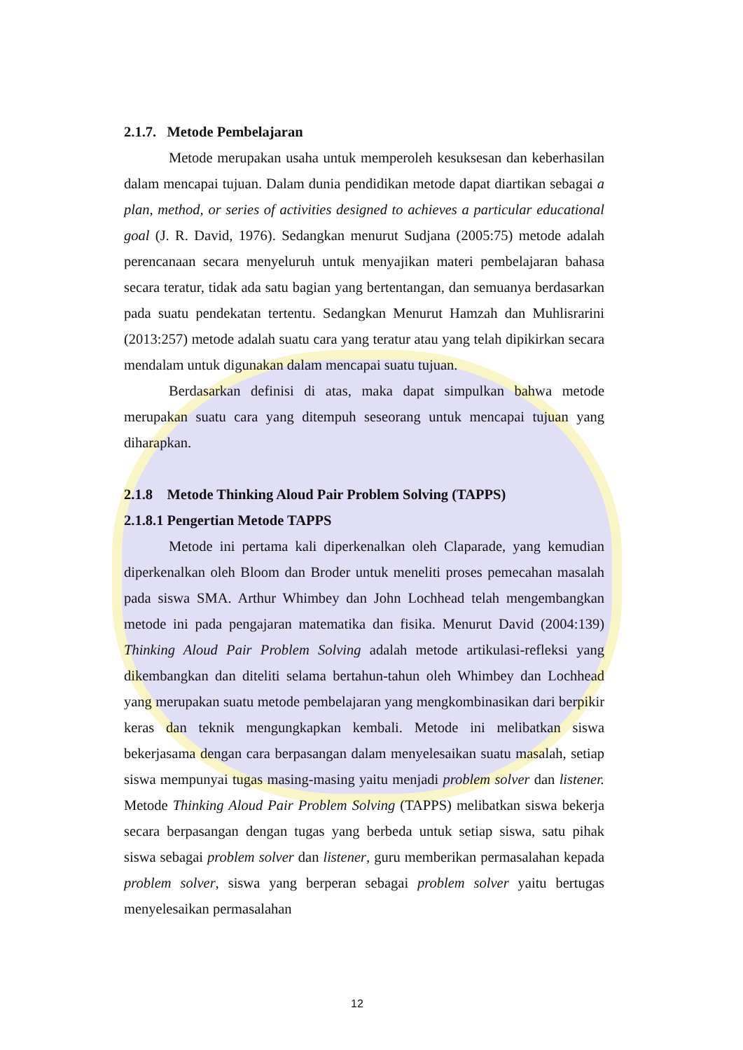2.1.7. Metode Pembelajaran
Metode merupakan usaha untuk memperoleh kesuksesan dan keberhasilan dalam mencapai tujuan. Dalam dunia pendidikan metode dapat diartikan sebagai a plan, method, or series of activities designed to achieves a particular educational goal (J. R. David, 1976). Sedangkan menurut Sudjana (2005:75) metode adalah perencanaan secara menyeluruh untuk menyajikan materi pembelajaran bahasa secara teratur, tidak ada satu bagian yang bertentangan, dan semuanya berdasarkan pada suatu pendekatan tertentu. Sedangkan Menurut Hamzah dan Muhlisrarini (2013:257) metode adalah suatu cara yang teratur atau yang telah dipikirkan secara mendalam untuk digunakan dalam mencapai suatu tujuan.
Berdasarkan definisi di atas, maka dapat simpulkan bahwa metode merupakan suatu cara yang ditempuh seseorang untuk mencapai tujuan yang diharapkan.
2.1.8 Metode Thinking Aloud Pair Problem Solving (TAPPS)
2.1.8.1 Pengertian Metode TAPPS
Metode ini pertama kali diperkenalkan oleh Claparade, yang kemudian diperkenalkan oleh Bloom dan Broder untuk meneliti proses pemecahan masalah pada siswa SMA. Arthur Whimbey dan John Lochhead telah mengembangkan metode ini pada pengajaran matematika dan fisika. Menurut David (2004:139) Thinking Aloud Pair Problem Solving adalah metode artikulasi-refleksi yang dikembangkan dan diteliti selama bertahun-tahun oleh Whimbey dan Lochhead yang merupakan suatu metode pembelajaran yang mengkombinasikan dari berpikir keras dan teknik mengungkapkan kembali. Metode ini melibatkan siswa bekerjasama dengan cara berpasangan dalam menyelesaikan suatu masalah, setiap siswa mempunyai tugas masing-masing yaitu menjadi problem solver dan listener. Metode Thinking Aloud Pair Problem Solving (TAPPS) melibatkan siswa bekerja secara berpasangan dengan tugas yang berbeda untuk setiap siswa, satu pihak siswa sebagai problem solver dan listener, guru memberikan permasalahan kepada problem solver, siswa yang berperan sebagai problem solver yaitu bertugas menyelesaikan permasalahan
12